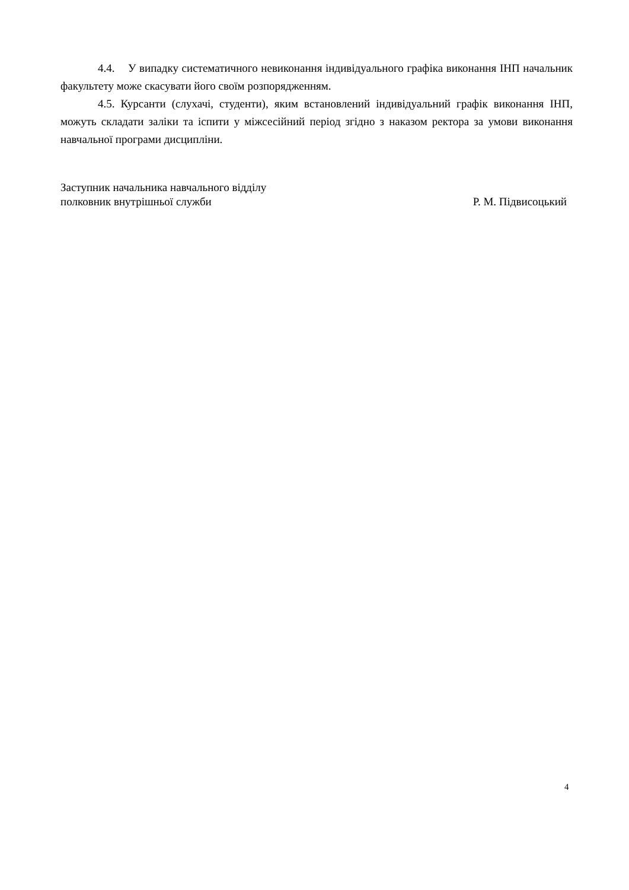4.4. У випадку систематичного невиконання індивідуального графіка виконання ІНП начальник факультету може скасувати його своїм розпорядженням.
4.5. Курсанти (слухачі, студенти), яким встановлений індивідуальний графік виконання ІНП, можуть складати заліки та іспити у міжсесійний період згідно з наказом ректора за умови виконання навчальної програми дисципліни.
Заступник начальника навчального відділу
полковник внутрішньої служби Р. М. Підвисоцький
4